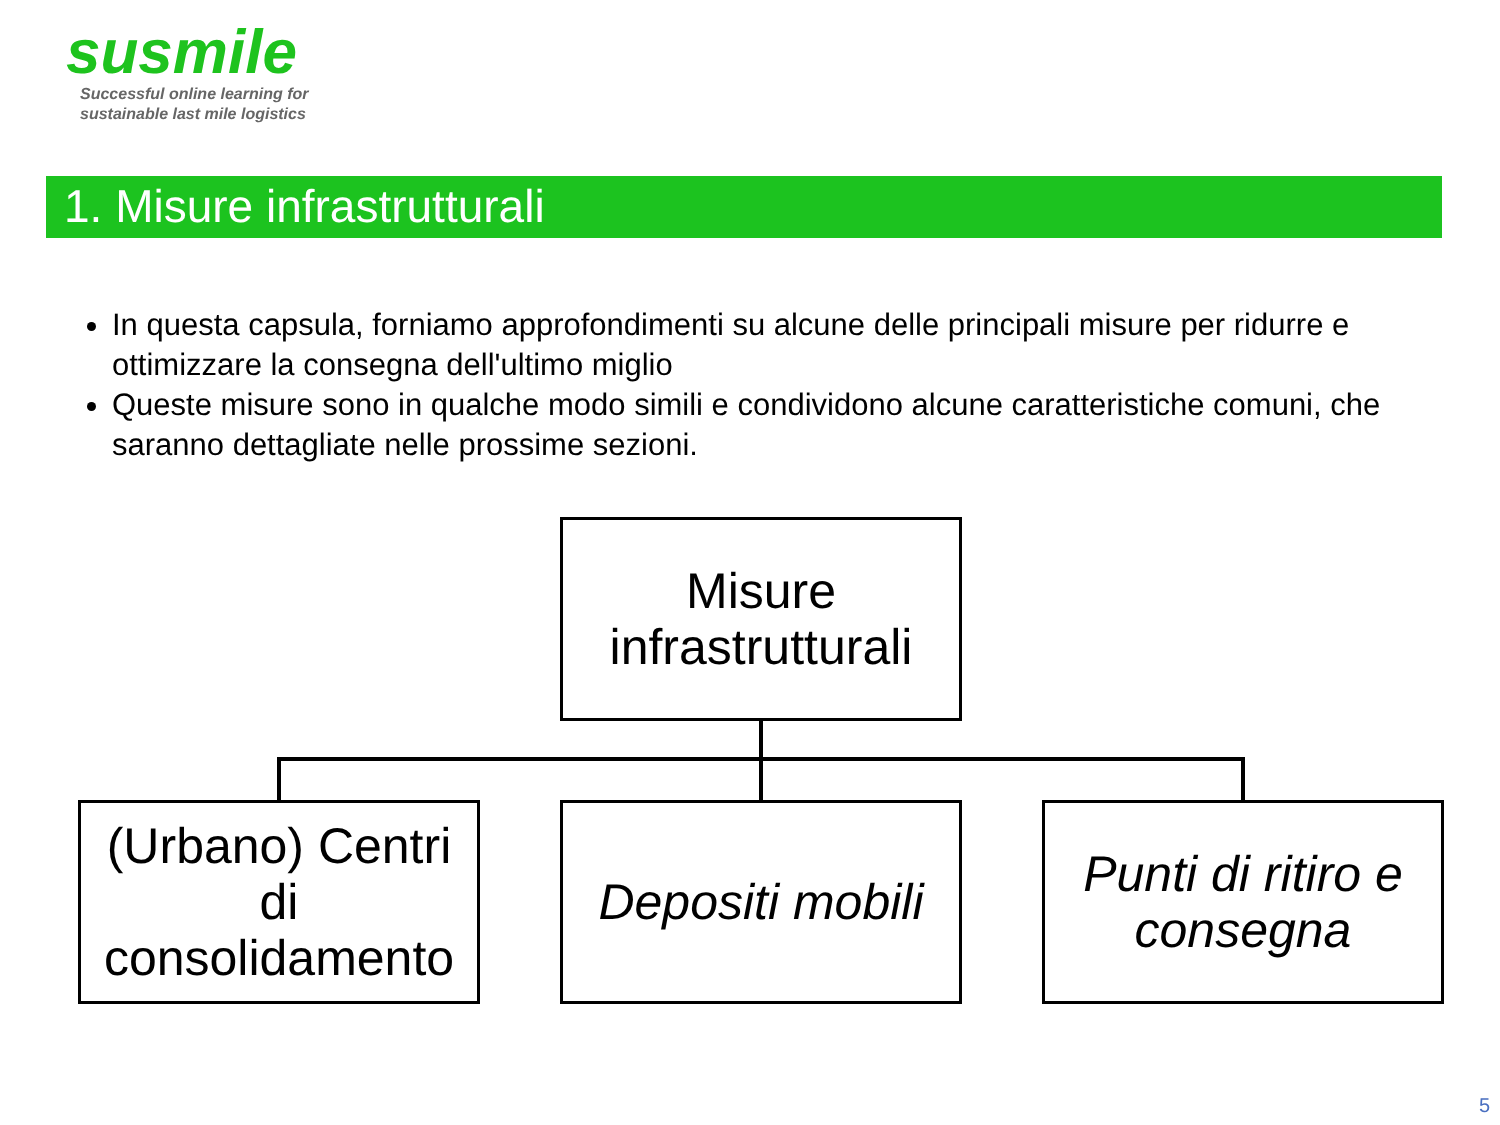susmile
Successful online learning for
sustainable last mile logistics
1. Misure infrastrutturali
In questa capsula, forniamo approfondimenti su alcune delle principali misure per ridurre e ottimizzare la consegna dell'ultimo miglio
Queste misure sono in qualche modo simili e condividono alcune caratteristiche comuni, che saranno dettagliate nelle prossime sezioni.
Misure infrastrutturali
(Urbano) Centri di consolidamento
Depositi mobili
Punti di ritiro e consegna
5